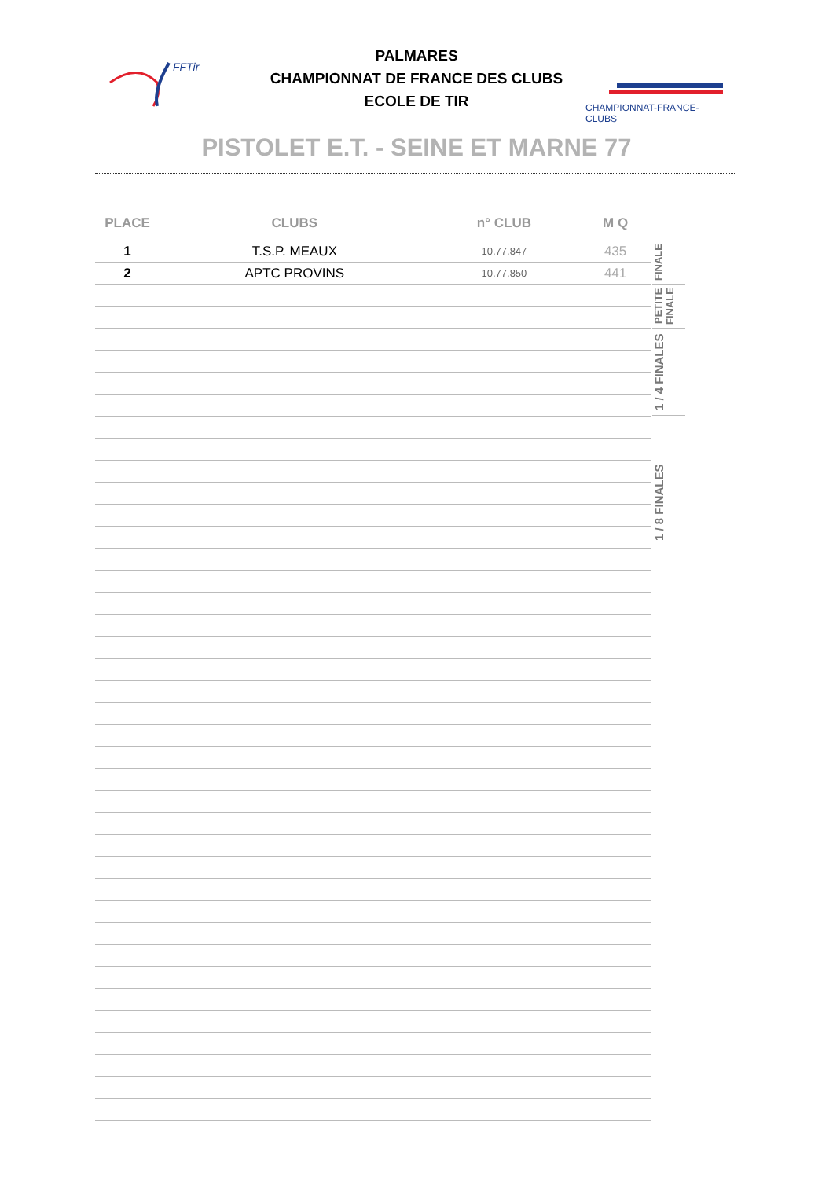FFTir
PALMARES
CHAMPIONNAT DE FRANCE DES CLUBS
ECOLE DE TIR
CHAMPIONNAT-FRANCE-CLUBS
PISTOLET E.T. - SEINE ET MARNE 77
| PLACE | CLUBS | n° CLUB | M Q |
| --- | --- | --- | --- |
| 1 | T.S.P. MEAUX | 10.77.847 | 435 |
| 2 | APTC PROVINS | 10.77.850 | 441 |
FINALE
PETITE FINALE
1 / 4 FINALES
1 / 8 FINALES